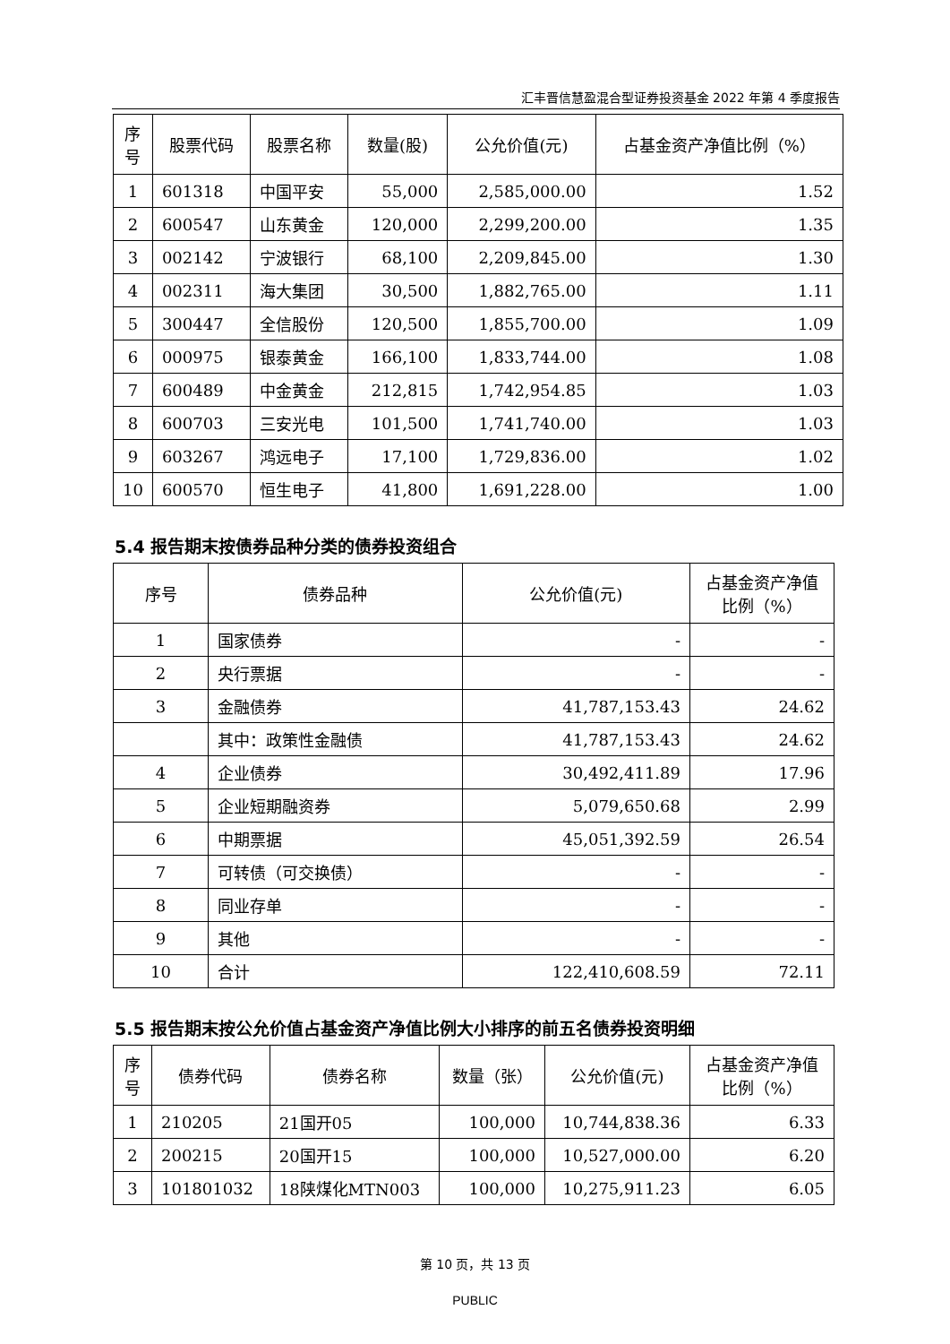汇丰晋信慧盈混合型证券投资基金 2022 年第 4 季度报告
| 序号 | 股票代码 | 股票名称 | 数量(股) | 公允价值(元) | 占基金资产净值比例（%） |
| --- | --- | --- | --- | --- | --- |
| 1 | 601318 | 中国平安 | 55,000 | 2,585,000.00 | 1.52 |
| 2 | 600547 | 山东黄金 | 120,000 | 2,299,200.00 | 1.35 |
| 3 | 002142 | 宁波银行 | 68,100 | 2,209,845.00 | 1.30 |
| 4 | 002311 | 海大集团 | 30,500 | 1,882,765.00 | 1.11 |
| 5 | 300447 | 全信股份 | 120,500 | 1,855,700.00 | 1.09 |
| 6 | 000975 | 银泰黄金 | 166,100 | 1,833,744.00 | 1.08 |
| 7 | 600489 | 中金黄金 | 212,815 | 1,742,954.85 | 1.03 |
| 8 | 600703 | 三安光电 | 101,500 | 1,741,740.00 | 1.03 |
| 9 | 603267 | 鸿远电子 | 17,100 | 1,729,836.00 | 1.02 |
| 10 | 600570 | 恒生电子 | 41,800 | 1,691,228.00 | 1.00 |
5.4 报告期末按债券品种分类的债券投资组合
| 序号 | 债券品种 | 公允价值(元) | 占基金资产净值比例（%） |
| --- | --- | --- | --- |
| 1 | 国家债券 | - | - |
| 2 | 央行票据 | - | - |
| 3 | 金融债券 | 41,787,153.43 | 24.62 |
| | 其中：政策性金融债 | 41,787,153.43 | 24.62 |
| 4 | 企业债券 | 30,492,411.89 | 17.96 |
| 5 | 企业短期融资券 | 5,079,650.68 | 2.99 |
| 6 | 中期票据 | 45,051,392.59 | 26.54 |
| 7 | 可转债（可交换债） | - | - |
| 8 | 同业存单 | - | - |
| 9 | 其他 | - | - |
| 10 | 合计 | 122,410,608.59 | 72.11 |
5.5 报告期末按公允价值占基金资产净值比例大小排序的前五名债券投资明细
| 序号 | 债券代码 | 债券名称 | 数量（张） | 公允价值(元) | 占基金资产净值比例（%） |
| --- | --- | --- | --- | --- | --- |
| 1 | 210205 | 21国开05 | 100,000 | 10,744,838.36 | 6.33 |
| 2 | 200215 | 20国开15 | 100,000 | 10,527,000.00 | 6.20 |
| 3 | 101801032 | 18陕煤化MTN003 | 100,000 | 10,275,911.23 | 6.05 |
第 10 页，共 13 页
PUBLIC